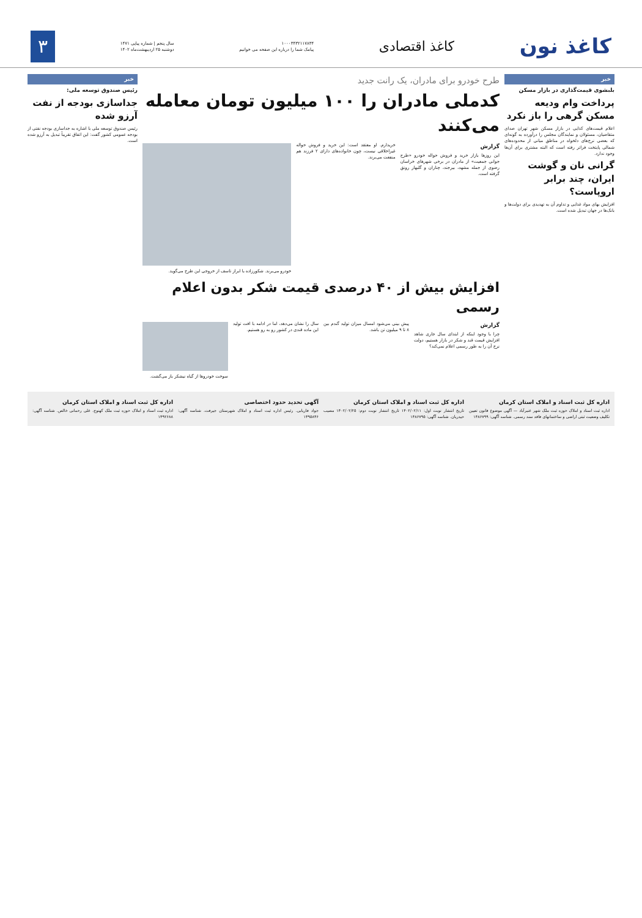کاغذ نون
کاغذ اقتصادی
۱۰۰۰۳۴۳۲۱۱۷۸۳۴
پیامک شما را درباره این صفحه می خوانیم
سال پنجم | شماره پیاپی ۱۴۷۱
دوشنبه ۲۵ اردیبهشت‌ماه ۱۴۰۲
۳
خبر
بلبشوی قیمت‌گذاری در بازار مسکن
پرداخت وام ودیعه مسکن گرهی را باز نکرد
اعلام قیمت‌های کذایی در بازار مسکن شهر تهران صدای متقاضیان، مسئولان و نمایندگان مجلس را درآورده به گونه‌ای که بعضی نرخ‌های دلخواه در مناطق میانی از محدوده‌های شمالی پایتخت فراتر رفته است که البته مشتری برای آن‌ها وجود ندارد.
گرانی نان و گوشت ایران، چند برابر اروپاست؟
افزایش بهای مواد غذایی و تداوم آن به تهدیدی برای دولت‌ها و بانک‌ها در جهان تبدیل شده است.
طرح خودرو برای مادران، یک رانت جدید
کدملی مادران را ۱۰۰ میلیون تومان معامله می‌کنند
گزارش
این روزها بازار خرید و فروش حواله خودرو «طرح جوانی جمعیت» از مادران در برخی شهرهای خراسان رضوی از جمله مشهد، بیرجند، چناران و گلبهار رونق گرفته است.
خریدارم. او معتقد است: این خرید و فروش حواله غیراخلاقی نیست، چون خانواده‌های دارای ۲ فرزند هم منفعت می‌برند.
خودرو می‌برند. شکورزاده با ابراز تاسف از خروجی این طرح می‌گوید.
افزایش بیش از ۴۰ درصدی قیمت شکر بدون اعلام رسمی
گزارش
چرا با وجود اینکه از ابتدای سال جاری شاهد افزایش قیمت قند و شکر در بازار هستیم، دولت نرخ آن را به طور رسمی اعلام نمی‌کند؟
پیش بینی می‌شود امسال میزان تولید گندم بین ۸ تا ۹ میلیون تن باشد.
سال را نشان می‌دهد، اما در ادامه با افت تولید این ماده قندی در کشور رو به رو هستیم.
سوخت خودروها از گیاه نیشکر باز می‌گشت.
خبر
رئیس صندوق توسعه ملی:
جداسازی بودجه از نفت آرزو شده
رئیس صندوق توسعه ملی با اشاره به جداسازی بودجه نفتی از بودجه عمومی کشور گفت: این اتفاق تقریباً تبدیل به آرزو شده است.
اداره کل ثبت اسناد و املاک استان کرمان
اداره ثبت اسناد و املاک حوزه ثبت ملک شهر عنبرآباد — آگهی موضوع قانون تعیین تکلیف وضعیت ثبتی اراضی و ساختمانهای فاقد سند رسمی. شناسه آگهی: ۱۴۸۶۷۹۹
اداره کل ثبت اسناد و املاک استان کرمان
تاریخ انتشار نوبت اول: ۱۴۰۲/۰۲/۱۱ تاریخ انتشار نوبت دوم: ۱۴۰۲/۰۲/۲۵ مصیب حیدریان. شناسه آگهی: ۱۴۸۶۷۹۵
آگهی تحدید حدود اختصاصی
جواد فاریابی. رئیس اداره ثبت اسناد و املاک شهرستان جیرفت. شناسه آگهی: ۱۴۹۵۸۴۶
اداره کل ثبت اسناد و املاک استان کرمان
اداره ثبت اسناد و املاک حوزه ثبت ملک کهنوج. علی رحمانی خالص. شناسه آگهی: ۱۴۹۲۶۸۸